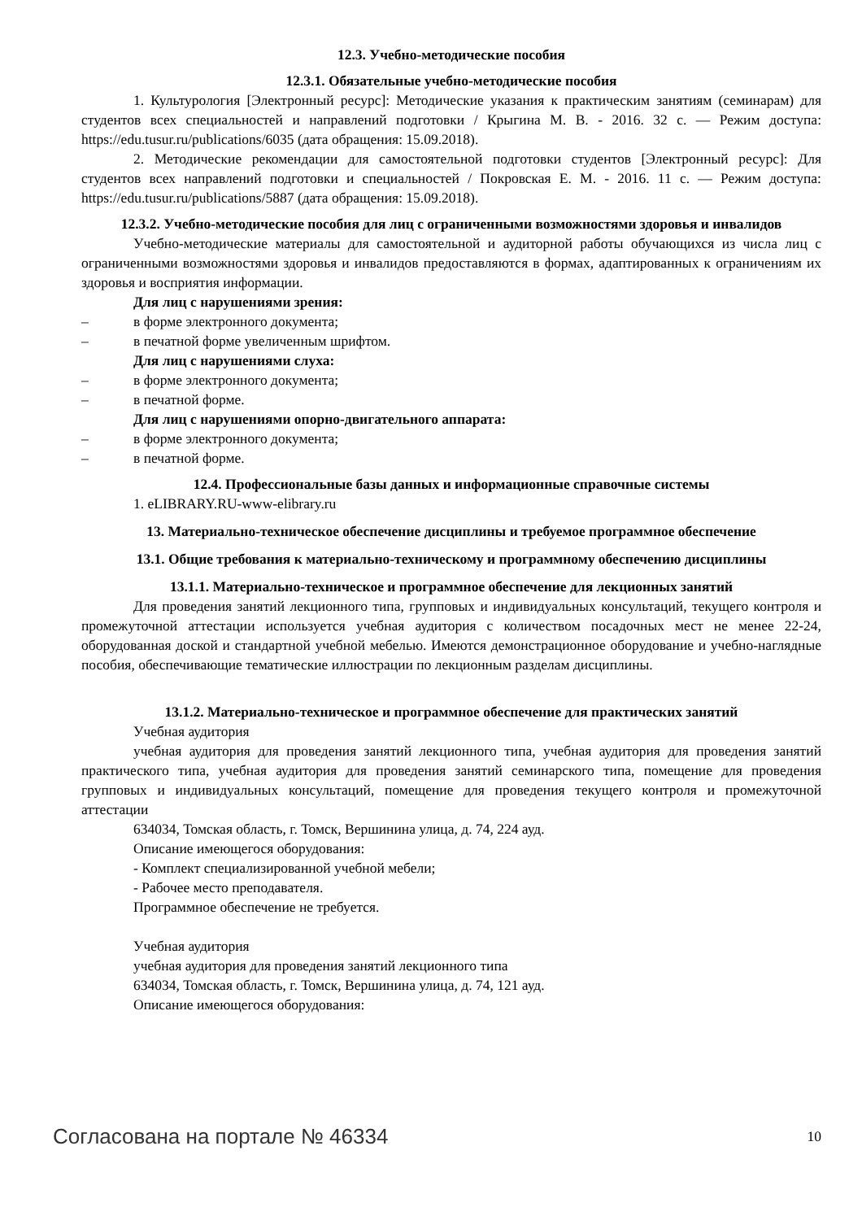12.3. Учебно-методические пособия
12.3.1. Обязательные учебно-методические пособия
1. Культурология [Электронный ресурс]: Методические указания к практическим занятиям (семинарам) для студентов всех специальностей и направлений подготовки / Крыгина М. В. - 2016. 32 с. — Режим доступа: https://edu.tusur.ru/publications/6035 (дата обращения: 15.09.2018).
2. Методические рекомендации для самостоятельной подготовки студентов [Электронный ресурс]: Для студентов всех направлений подготовки и специальностей / Покровская Е. М. - 2016. 11 с. — Режим доступа: https://edu.tusur.ru/publications/5887 (дата обращения: 15.09.2018).
12.3.2. Учебно-методические пособия для лиц с ограниченными возможностями здоровья и инвалидов
Учебно-методические материалы для самостоятельной и аудиторной работы обучающихся из числа лиц с ограниченными возможностями здоровья и инвалидов предоставляются в формах, адаптированных к ограничениям их здоровья и восприятия информации.
Для лиц с нарушениями зрения:
– в форме электронного документа;
– в печатной форме увеличенным шрифтом.
Для лиц с нарушениями слуха:
– в форме электронного документа;
– в печатной форме.
Для лиц с нарушениями опорно-двигательного аппарата:
– в форме электронного документа;
– в печатной форме.
12.4. Профессиональные базы данных и информационные справочные системы
1. eLIBRARY.RU-www-elibrary.ru
13. Материально-техническое обеспечение дисциплины и требуемое программное обеспечение
13.1. Общие требования к материально-техническому и программному обеспечению дисциплины
13.1.1. Материально-техническое и программное обеспечение для лекционных занятий
Для проведения занятий лекционного типа, групповых и индивидуальных консультаций, текущего контроля и промежуточной аттестации используется учебная аудитория с количеством посадочных мест не менее 22-24, оборудованная доской и стандартной учебной мебелью. Имеются демонстрационное оборудование и учебно-наглядные пособия, обеспечивающие тематические иллюстрации по лекционным разделам дисциплины.
13.1.2. Материально-техническое и программное обеспечение для практических занятий
Учебная аудитория
учебная аудитория для проведения занятий лекционного типа, учебная аудитория для проведения занятий практического типа, учебная аудитория для проведения занятий семинарского типа, помещение для проведения групповых и индивидуальных консультаций, помещение для проведения текущего контроля и промежуточной аттестации
634034, Томская область, г. Томск, Вершинина улица, д. 74, 224 ауд.
Описание имеющегося оборудования:
- Комплект специализированной учебной мебели;
- Рабочее место преподавателя.
Программное обеспечение не требуется.
Учебная аудитория
учебная аудитория для проведения занятий лекционного типа
634034, Томская область, г. Томск, Вершинина улица, д. 74, 121 ауд.
Описание имеющегося оборудования:
Согласована на портале № 46334 10